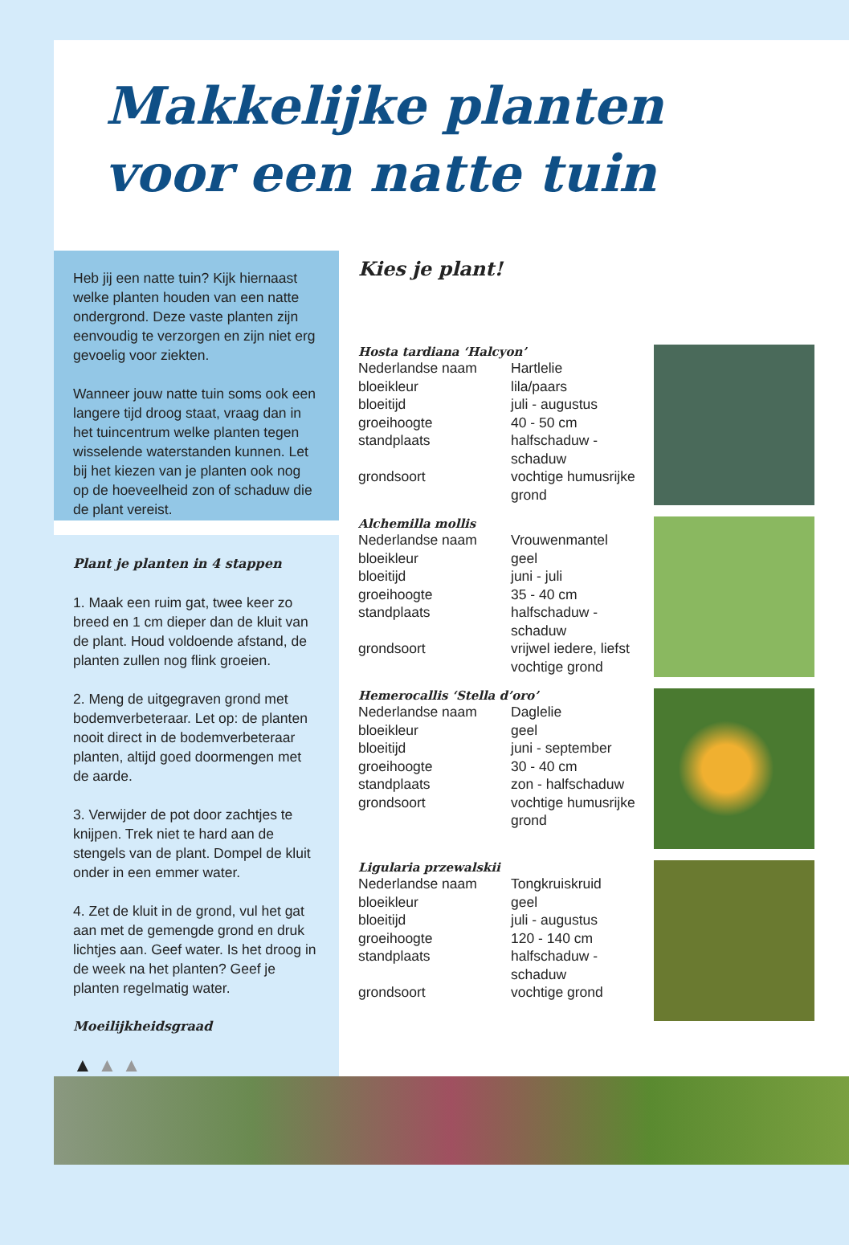Makkelijke planten
voor een natte tuin
Heb jij een natte tuin? Kijk hiernaast welke planten houden van een natte ondergrond. Deze vaste planten zijn eenvoudig te verzorgen en zijn niet erg gevoelig voor ziekten.
Wanneer jouw natte tuin soms ook een langere tijd droog staat, vraag dan in het tuincentrum welke planten tegen wisselende waterstanden kunnen. Let bij het kiezen van je planten ook nog op de hoeveelheid zon of schaduw die de plant vereist.
Plant je planten in 4 stappen
1. Maak een ruim gat, twee keer zo breed en 1 cm dieper dan de kluit van de plant. Houd voldoende afstand, de planten zullen nog flink groeien.
2. Meng de uitgegraven grond met bodemverbeteraar. Let op: de planten nooit direct in de bodemverbeteraar planten, altijd goed doormengen met de aarde.
3. Verwijder de pot door zachtjes te knijpen. Trek niet te hard aan de stengels van de plant. Dompel de kluit onder in een emmer water.
4. Zet de kluit in de grond, vul het gat aan met de gemengde grond en druk lichtjes aan. Geef water. Is het droog in de week na het planten? Geef je planten regelmatig water.
Moeilijkheidsgraad
▲ ▲ ▲
Kies je plant!
Hosta tardiana ‘Halcyon’
| Nederlandse naam | Hartlelie |
| bloeikleur | lila/paars |
| bloeitijd | juli - augustus |
| groeihoogte | 40 - 50 cm |
| standplaats | halfschaduw - schaduw |
| grondsoort | vochtige humusrijke grond |
Alchemilla mollis
| Nederlandse naam | Vrouwenmantel |
| bloeikleur | geel |
| bloeitijd | juni - juli |
| groeihoogte | 35 - 40 cm |
| standplaats | halfschaduw - schaduw |
| grondsoort | vrijwel iedere, liefst vochtige grond |
Hemerocallis ‘Stella d’oro’
| Nederlandse naam | Daglelie |
| bloeikleur | geel |
| bloeitijd | juni - september |
| groeihoogte | 30 - 40 cm |
| standplaats | zon - halfschaduw |
| grondsoort | vochtige humusrijke grond |
Ligularia przewalskii
| Nederlandse naam | Tongkruiskruid |
| bloeikleur | geel |
| bloeitijd | juli - augustus |
| groeihoogte | 120 - 140 cm |
| standplaats | halfschaduw - schaduw |
| grondsoort | vochtige grond |